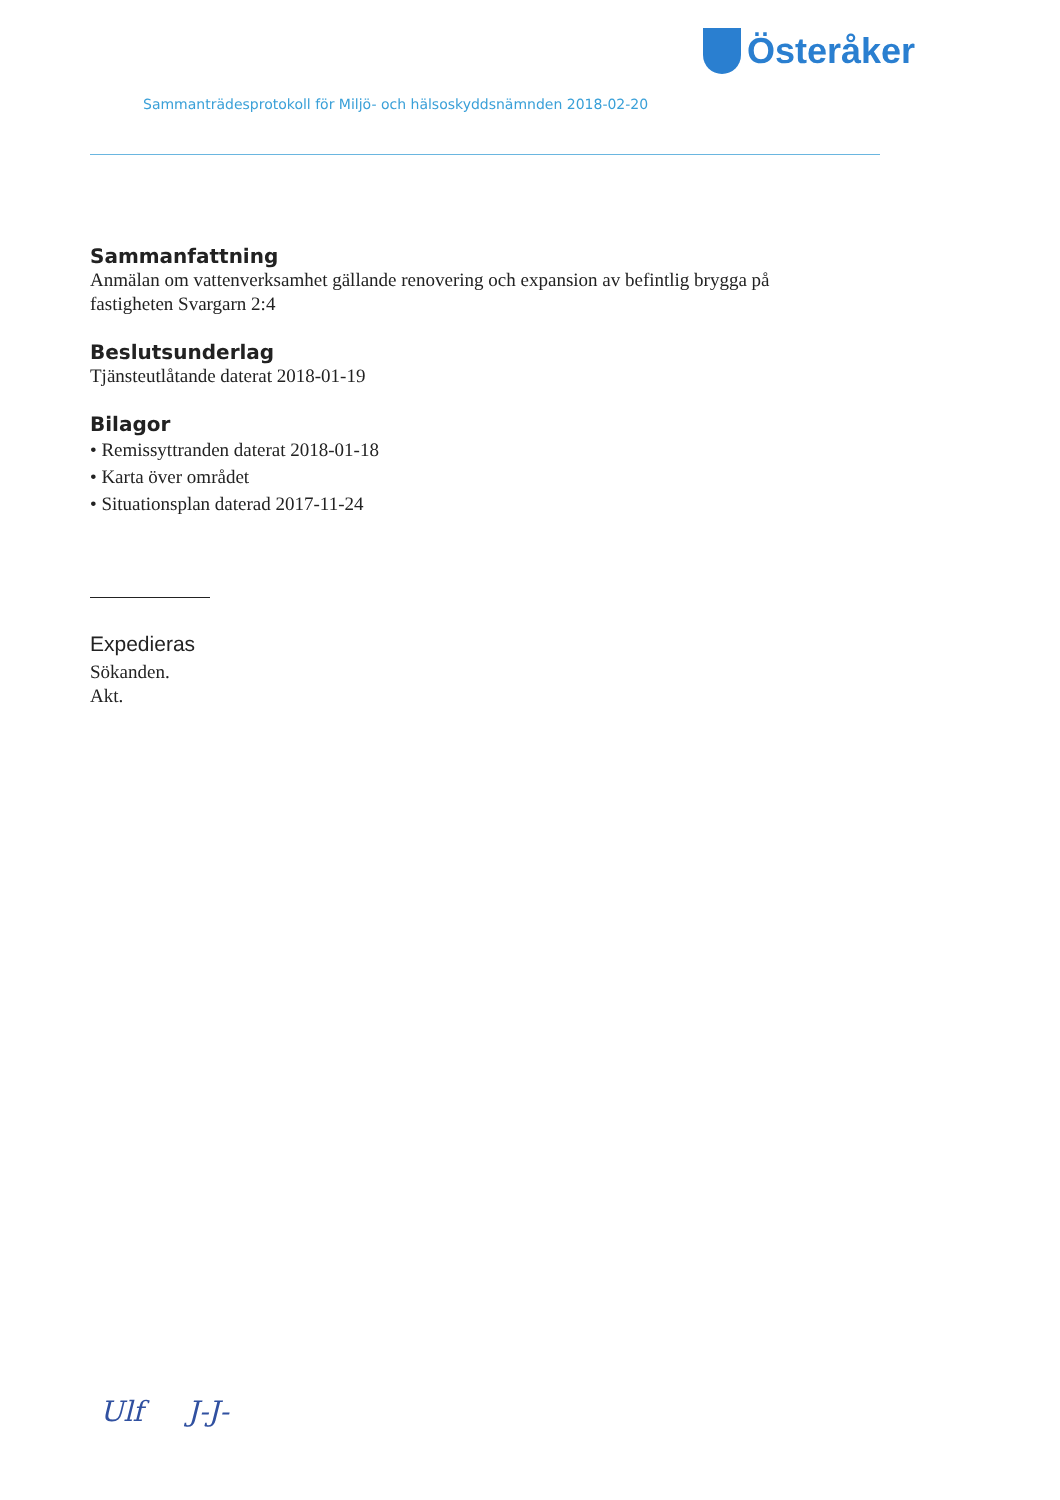Österåker
Sammanträdesprotokoll för Miljö- och hälsoskyddsnämnden 2018-02-20
Sammanfattning
Anmälan om vattenverksamhet gällande renovering och expansion av befintlig brygga på fastigheten Svargarn 2:4
Beslutsunderlag
Tjänsteutlåtande daterat 2018-01-19
Bilagor
• Remissyttranden daterat 2018-01-18
• Karta över området
• Situationsplan daterad 2017-11-24
Expedieras
Sökanden.
Akt.
Ulf J-J-